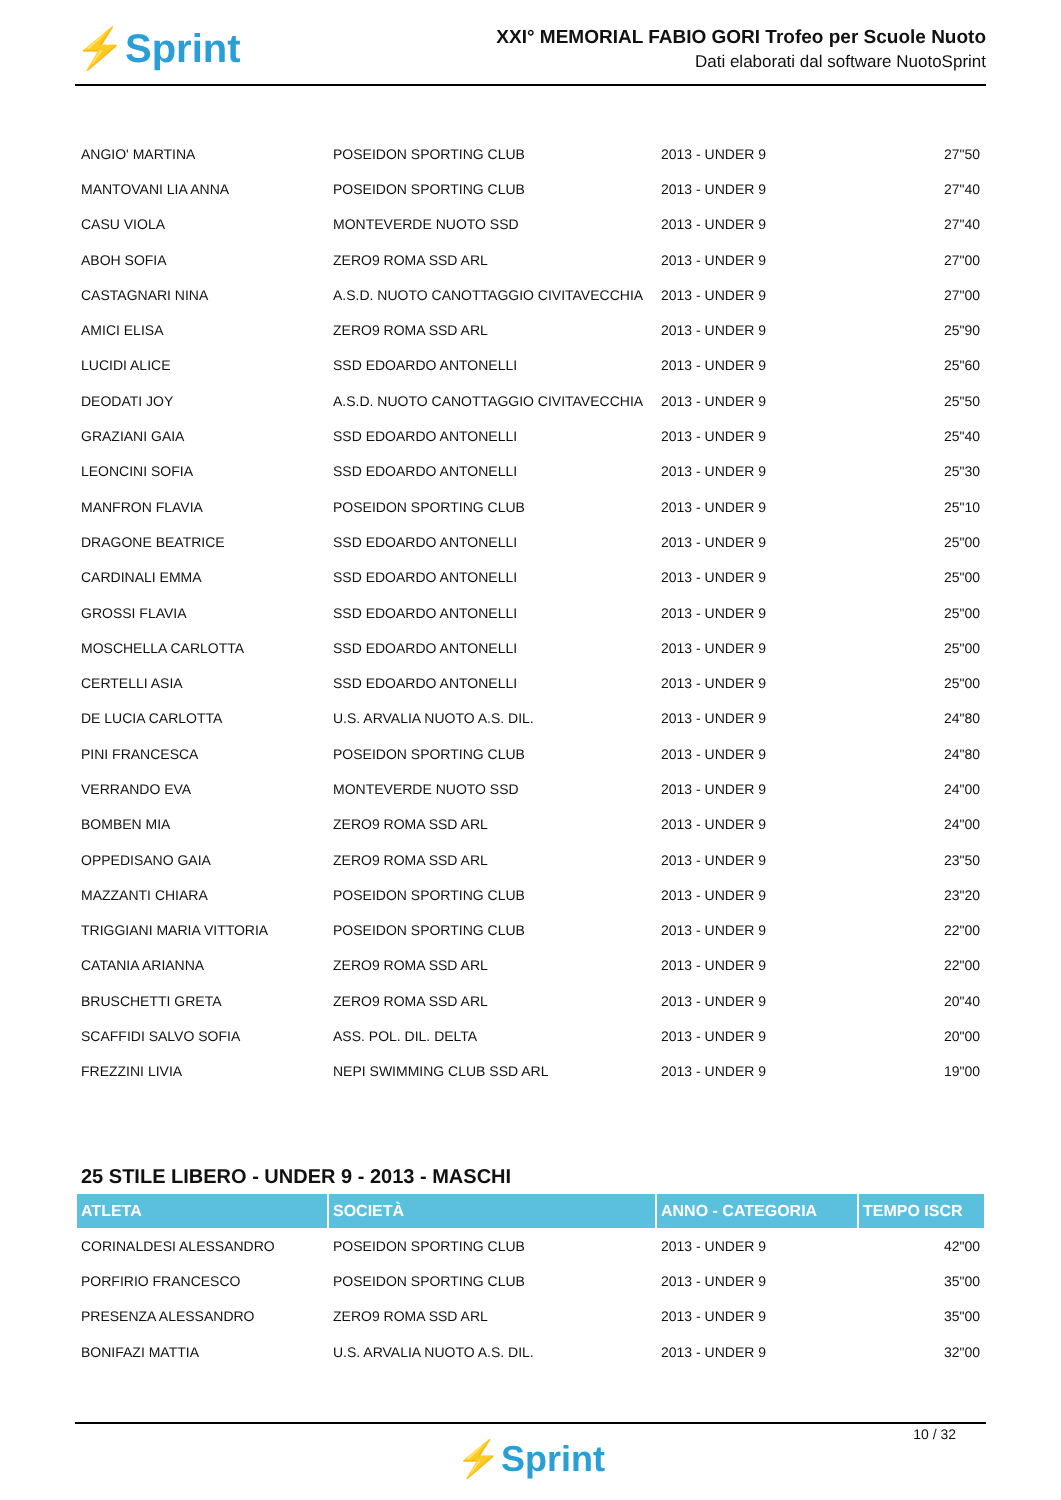⚡Sprint
XXI° MEMORIAL FABIO GORI Trofeo per Scuole Nuoto
Dati elaborati dal software NuotoSprint
| ANGIO' MARTINA | POSEIDON SPORTING CLUB | 2013 - UNDER 9 | 27"50 |
| MANTOVANI LIA ANNA | POSEIDON SPORTING CLUB | 2013 - UNDER 9 | 27"40 |
| CASU VIOLA | MONTEVERDE NUOTO SSD | 2013 - UNDER 9 | 27"40 |
| ABOH SOFIA | ZERO9 ROMA SSD ARL | 2013 - UNDER 9 | 27"00 |
| CASTAGNARI NINA | A.S.D. NUOTO CANOTTAGGIO CIVITAVECCHIA | 2013 - UNDER 9 | 27"00 |
| AMICI ELISA | ZERO9 ROMA SSD ARL | 2013 - UNDER 9 | 25"90 |
| LUCIDI ALICE | SSD EDOARDO ANTONELLI | 2013 - UNDER 9 | 25"60 |
| DEODATI JOY | A.S.D. NUOTO CANOTTAGGIO CIVITAVECCHIA | 2013 - UNDER 9 | 25"50 |
| GRAZIANI GAIA | SSD EDOARDO ANTONELLI | 2013 - UNDER 9 | 25"40 |
| LEONCINI SOFIA | SSD EDOARDO ANTONELLI | 2013 - UNDER 9 | 25"30 |
| MANFRON FLAVIA | POSEIDON SPORTING CLUB | 2013 - UNDER 9 | 25"10 |
| DRAGONE BEATRICE | SSD EDOARDO ANTONELLI | 2013 - UNDER 9 | 25"00 |
| CARDINALI EMMA | SSD EDOARDO ANTONELLI | 2013 - UNDER 9 | 25"00 |
| GROSSI FLAVIA | SSD EDOARDO ANTONELLI | 2013 - UNDER 9 | 25"00 |
| MOSCHELLA CARLOTTA | SSD EDOARDO ANTONELLI | 2013 - UNDER 9 | 25"00 |
| CERTELLI ASIA | SSD EDOARDO ANTONELLI | 2013 - UNDER 9 | 25"00 |
| DE LUCIA CARLOTTA | U.S. ARVALIA NUOTO A.S. DIL. | 2013 - UNDER 9 | 24"80 |
| PINI FRANCESCA | POSEIDON SPORTING CLUB | 2013 - UNDER 9 | 24"80 |
| VERRANDO EVA | MONTEVERDE NUOTO SSD | 2013 - UNDER 9 | 24"00 |
| BOMBEN MIA | ZERO9 ROMA SSD ARL | 2013 - UNDER 9 | 24"00 |
| OPPEDISANO GAIA | ZERO9 ROMA SSD ARL | 2013 - UNDER 9 | 23"50 |
| MAZZANTI CHIARA | POSEIDON SPORTING CLUB | 2013 - UNDER 9 | 23"20 |
| TRIGGIANI MARIA VITTORIA | POSEIDON SPORTING CLUB | 2013 - UNDER 9 | 22"00 |
| CATANIA ARIANNA | ZERO9 ROMA SSD ARL | 2013 - UNDER 9 | 22"00 |
| BRUSCHETTI GRETA | ZERO9 ROMA SSD ARL | 2013 - UNDER 9 | 20"40 |
| SCAFFIDI SALVO SOFIA | ASS. POL. DIL. DELTA | 2013 - UNDER 9 | 20"00 |
| FREZZINI LIVIA | NEPI SWIMMING CLUB SSD ARL | 2013 - UNDER 9 | 19"00 |
25 STILE LIBERO - UNDER 9 - 2013 - MASCHI
| ATLETA | SOCIETÀ | ANNO - CATEGORIA | TEMPO ISCR |
| --- | --- | --- | --- |
| CORINALDESI ALESSANDRO | POSEIDON SPORTING CLUB | 2013 - UNDER 9 | 42"00 |
| PORFIRIO FRANCESCO | POSEIDON SPORTING CLUB | 2013 - UNDER 9 | 35"00 |
| PRESENZA ALESSANDRO | ZERO9 ROMA SSD ARL | 2013 - UNDER 9 | 35"00 |
| BONIFAZI MATTIA | U.S. ARVALIA NUOTO A.S. DIL. | 2013 - UNDER 9 | 32"00 |
10 / 32
⚡Sprint